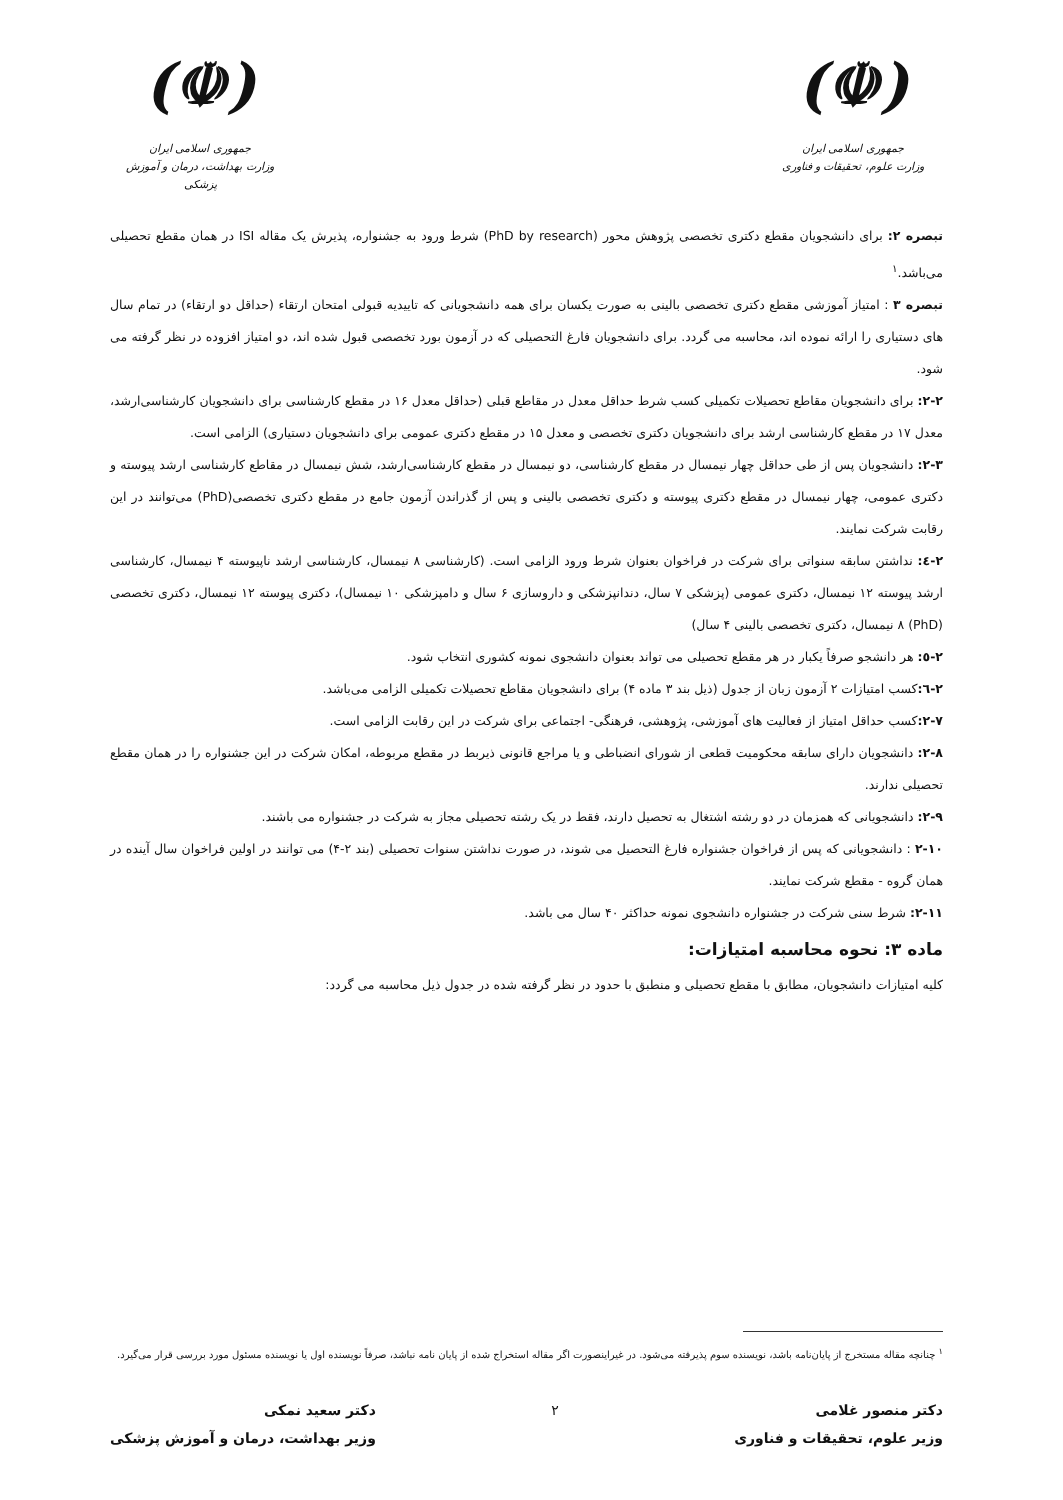(☫)
جمهوری اسلامی ایران
وزارت علوم، تحقیقات و فناوری
(☫)
جمهوری اسلامی ایران
وزارت بهداشت، درمان و آموزش پزشکی
تبصره ۲: برای دانشجویان مقطع دکتری تخصصی پژوهش محور (PhD by research) شرط ورود به جشنواره، پذیرش یک مقاله ISI در همان مقطع تحصیلی می‌باشد.<sup>۱</sup>
تبصره ۳ : امتیاز آموزشی مقطع دکتری تخصصی بالینی به صورت یکسان برای همه دانشجویانی که تاییدیه قبولی امتحان ارتقاء (حداقل دو ارتقاء) در تمام سال های دستیاری را ارائه نموده اند، محاسبه می گردد. برای دانشجویان فارغ التحصیلی که در آزمون بورد تخصصی قبول شده اند، دو امتیاز افزوده در نظر گرفته می شود.
۲-۲: برای دانشجویان مقاطع تحصیلات تکمیلی کسب شرط حداقل معدل در مقاطع قبلی (حداقل معدل ۱۶ در مقطع کارشناسی برای دانشجویان کارشناسی‌ارشد، معدل ۱۷ در مقطع کارشناسی ارشد برای دانشجویان دکتری تخصصی و معدل ۱۵ در مقطع دکتری عمومی برای دانشجویان دستیاری) الزامی است.
۲-۳: دانشجویان پس از طی حداقل چهار نیمسال در مقطع کارشناسی، دو نیمسال در مقطع کارشناسی‌ارشد، شش نیمسال در مقاطع کارشناسی ارشد پیوسته و دکتری عمومی، چهار نیمسال در مقطع دکتری پیوسته و دکتری تخصصی بالینی و پس از گذراندن آزمون جامع در مقطع دکتری تخصصی(PhD) می‌توانند در این رقابت شرکت نمایند.
۲-٤: نداشتن سابقه سنواتی برای شرکت در فراخوان بعنوان شرط ورود الزامی است. (کارشناسی ۸ نیمسال، کارشناسی ارشد ناپیوسته ۴ نیمسال، کارشناسی ارشد پیوسته ۱۲ نیمسال، دکتری عمومی (پزشکی ۷ سال، دندانپزشکی و داروسازی ۶ سال و دامپزشکی ۱۰ نیمسال)، دکتری پیوسته ۱۲ نیمسال، دکتری تخصصی (PhD) ۸ نیمسال، دکتری تخصصی بالینی ۴ سال)
۲-٥: هر دانشجو صرفاً یکبار در هر مقطع تحصیلی می تواند بعنوان دانشجوی نمونه کشوری انتخاب شود.
۲-٦: کسب امتیازات ۲ آزمون زبان از جدول (ذیل بند ۳ ماده ۴) برای دانشجویان مقاطع تحصیلات تکمیلی الزامی می‌باشد.
۲-۷: کسب حداقل امتیاز از فعالیت های آموزشی، پژوهشی، فرهنگی- اجتماعی برای شرکت در این رقابت الزامی است.
۲-۸: دانشجویان دارای سابقه محکومیت قطعی از شورای انضباطی و یا مراجع قانونی ذیربط در مقطع مربوطه، امکان شرکت در این جشنواره را در همان مقطع تحصیلی ندارند.
۲-۹: دانشجویانی که همزمان در دو رشته اشتغال به تحصیل دارند، فقط در یک رشته تحصیلی مجاز به شرکت در جشنواره می باشند.
۲-۱۰ : دانشجویانی که پس از فراخوان جشنواره فارغ التحصیل می شوند، در صورت نداشتن سنوات تحصیلی (بند ۲-۴) می توانند در اولین فراخوان سال آینده در همان گروه - مقطع شرکت نمایند.
۲-۱۱: شرط سنی شرکت در جشنواره دانشجوی نمونه حداکثر ۴۰ سال می باشد.
ماده ۳: نحوه محاسبه امتیازات:
کلیه امتیازات دانشجویان، مطابق با مقطع تحصیلی و منطبق با حدود در نظر گرفته شده در جدول ذیل محاسبه می گردد:
<sup>۱</sup> چنانچه مقاله مستخرج از پایان‌نامه باشد، نویسنده سوم پذیرفته می‌شود. در غیراینصورت اگر مقاله استخراج شده از پایان نامه نباشد، صرفاً نویسنده اول یا نویسنده مسئول مورد بررسی قرار می‌گیرد.
دکتر منصور غلامی
وزیر علوم، تحقیقات و فناوری
۲ دکتر سعید نمکی
وزیر بهداشت، درمان و آموزش پزشکی